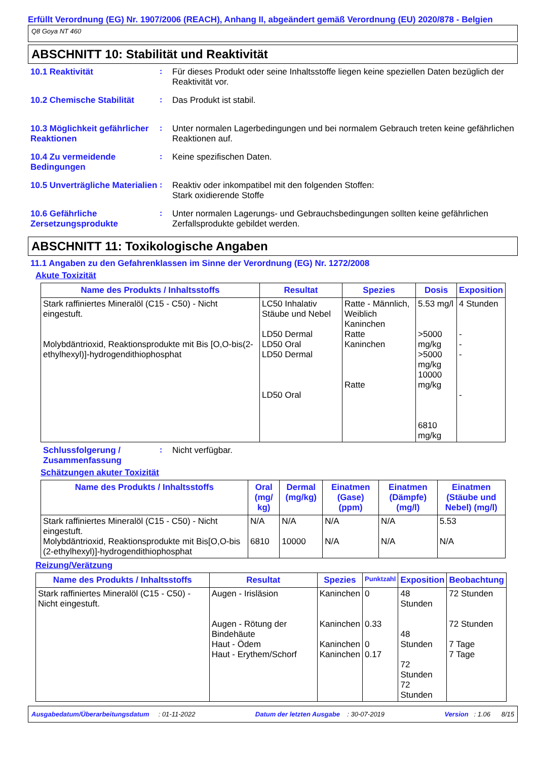Erfüllt Verordnung (EG) Nr. 1907/2006 (REACH), Anhang II, abgeändert gemäß Verordnung (EU) 2020/878 - Belgien
Q8 Goya NT 460
ABSCHNITT 10: Stabilität und Reaktivität
10.1 Reaktivität : Für dieses Produkt oder seine Inhaltsstoffe liegen keine speziellen Daten bezüglich der Reaktivität vor.
10.2 Chemische Stabilität : Das Produkt ist stabil.
10.3 Möglichkeit gefährlicher Reaktionen
: Unter normalen Lagerbedingungen und bei normalem Gebrauch treten keine gefährlichen Reaktionen auf.
10.4 Zu vermeidende Bedingungen
: Keine spezifischen Daten.
10.5 Unverträgliche Materialien
: Reaktiv oder inkompatibel mit den folgenden Stoffen:
Stark oxidierende Stoffe
10.6 Gefährliche Zersetzungsprodukte
: Unter normalen Lagerungs- und Gebrauchsbedingungen sollten keine gefährlichen Zerfallsprodukte gebildet werden.
ABSCHNITT 11: Toxikologische Angaben
11.1 Angaben zu den Gefahrenklassen im Sinne der Verordnung (EG) Nr. 1272/2008
Akute Toxizität
| Name des Produkts / Inhaltsstoffs | Resultat | Spezies | Dosis | Exposition |
| --- | --- | --- | --- | --- |
| Stark raffiniertes Mineralöl (C15 - C50) - Nicht eingestuft. Molybdäntrioxid, Reaktionsprodukte mit Bis [O,O-bis(2-ethylhexyl)]-hydrogendithiophosphat | LC50 Inhalativ Stäube und Nebel LD50 Dermal LD50 Oral LD50 Dermal LD50 Oral | Ratte - Männlich, Weiblich Kaninchen Ratte Kaninchen Ratte | 5.53 mg/l >5000 mg/kg >5000 mg/kg 10000 mg/kg 6810 mg/kg | 4 Stunden - - - - |
Schlussfolgerung / Zusammenfassung
: Nicht verfügbar.
Schätzungen akuter Toxizität
| Name des Produkts / Inhaltsstoffs | Oral (mg/ kg) | Dermal (mg/kg) | Einatmen (Gase) (ppm) | Einatmen (Dämpfe) (mg/l) | Einatmen (Stäube und Nebel) (mg/l) |
| --- | --- | --- | --- | --- | --- |
| Stark raffiniertes Mineralöl (C15 - C50) - Nicht eingestuft. Molybdäntrioxid, Reaktionsprodukte mit Bis[O,O-bis (2-ethylhexyl)]-hydrogendithiophosphat | N/A 6810 | N/A 10000 | N/A N/A | N/A N/A | 5.53 N/A |
Reizung/Verätzung
| Name des Produkts / Inhaltsstoffs | Resultat | Spezies | Punktzahl | Exposition | Beobachtung |
| --- | --- | --- | --- | --- | --- |
| Stark raffiniertes Mineralöl (C15 - C50) - Nicht eingestuft. | Augen - Irisläsion Augen - Rötung der Bindehäute Haut - Ödem Haut - Erythem/Schorf | Kaninchen Kaninchen Kaninchen Kaninchen | 0 0.33 0 0.17 | 48 Stunden 48 Stunden 72 Stunden 72 Stunden | 72 Stunden 72 Stunden 7 Tage 7 Tage |
Ausgabedatum/Überarbeitungsdatum : 01-11-2022 Datum der letzten Ausgabe : 30-07-2019 Version : 1.06 8/15